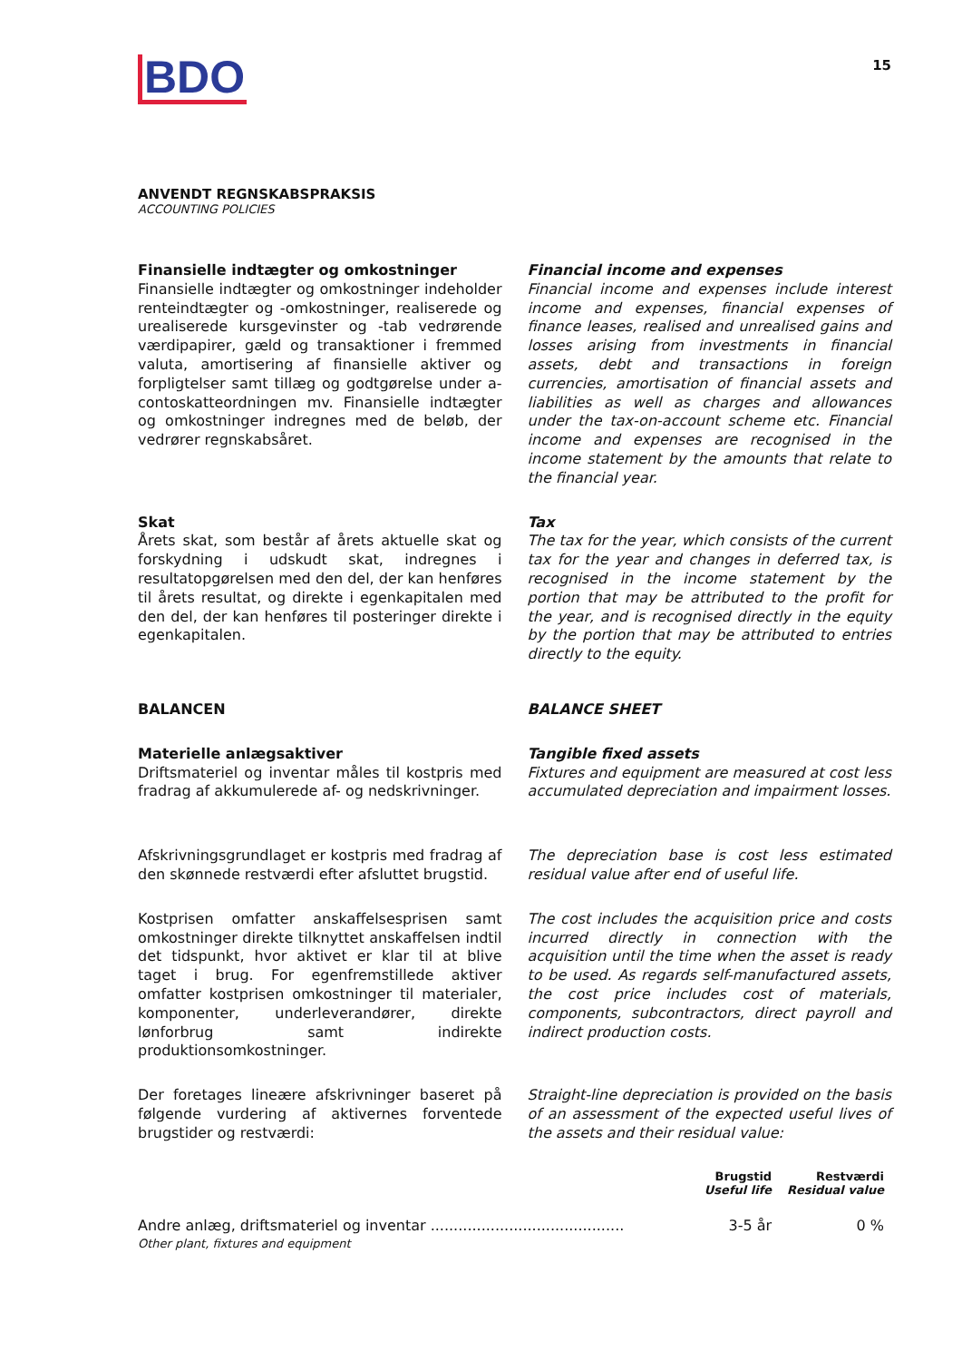BDO
15
ANVENDT REGNSKABSPRAKSIS
ACCOUNTING POLICIES
Finansielle indtægter og omkostninger
Finansielle indtægter og omkostninger indeholder renteindtægter og -omkostninger, realiserede og urealiserede kursgevinster og -tab vedrørende værdipapirer, gæld og transaktioner i fremmed valuta, amortisering af finansielle aktiver og forpligtelser samt tillæg og godtgørelse under a-contoskatteordningen mv. Finansielle indtægter og omkostninger indregnes med de beløb, der vedrører regnskabsåret.
Financial income and expenses
Financial income and expenses include interest income and expenses, financial expenses of finance leases, realised and unrealised gains and losses arising from investments in financial assets, debt and transactions in foreign currencies, amortisation of financial assets and liabilities as well as charges and allowances under the tax-on-account scheme etc. Financial income and expenses are recognised in the income statement by the amounts that relate to the financial year.
Skat
Årets skat, som består af årets aktuelle skat og forskydning i udskudt skat, indregnes i resultatopgørelsen med den del, der kan henføres til årets resultat, og direkte i egenkapitalen med den del, der kan henføres til posteringer direkte i egenkapitalen.
Tax
The tax for the year, which consists of the current tax for the year and changes in deferred tax, is recognised in the income statement by the portion that may be attributed to the profit for the year, and is recognised directly in the equity by the portion that may be attributed to entries directly to the equity.
BALANCEN BALANCE SHEET
Materielle anlægsaktiver
Driftsmateriel og inventar måles til kostpris med fradrag af akkumulerede af- og nedskrivninger.
Tangible fixed assets
Fixtures and equipment are measured at cost less accumulated depreciation and impairment losses.
Afskrivningsgrundlaget er kostpris med fradrag af den skønnede restværdi efter afsluttet brugstid.
The depreciation base is cost less estimated residual value after end of useful life.
Kostprisen omfatter anskaffelsesprisen samt omkostninger direkte tilknyttet anskaffelsen indtil det tidspunkt, hvor aktivet er klar til at blive taget i brug. For egenfremstillede aktiver omfatter kostprisen omkostninger til materialer, komponenter, underleverandører, direkte lønforbrug samt indirekte produktionsomkostninger.
The cost includes the acquisition price and costs incurred directly in connection with the acquisition until the time when the asset is ready to be used. As regards self-manufactured assets, the cost price includes cost of materials, components, subcontractors, direct payroll and indirect production costs.
Der foretages lineære afskrivninger baseret på følgende vurdering af aktivernes forventede brugstider og restværdi:
Straight-line depreciation is provided on the basis of an assessment of the expected useful lives of the assets and their residual value:
| | Brugstid Useful life | Restværdi Residual value |
| --- | --- | --- |
| Andre anlæg, driftsmateriel og inventar .......................................... Other plant, fixtures and equipment | 3-5 år | 0 % |